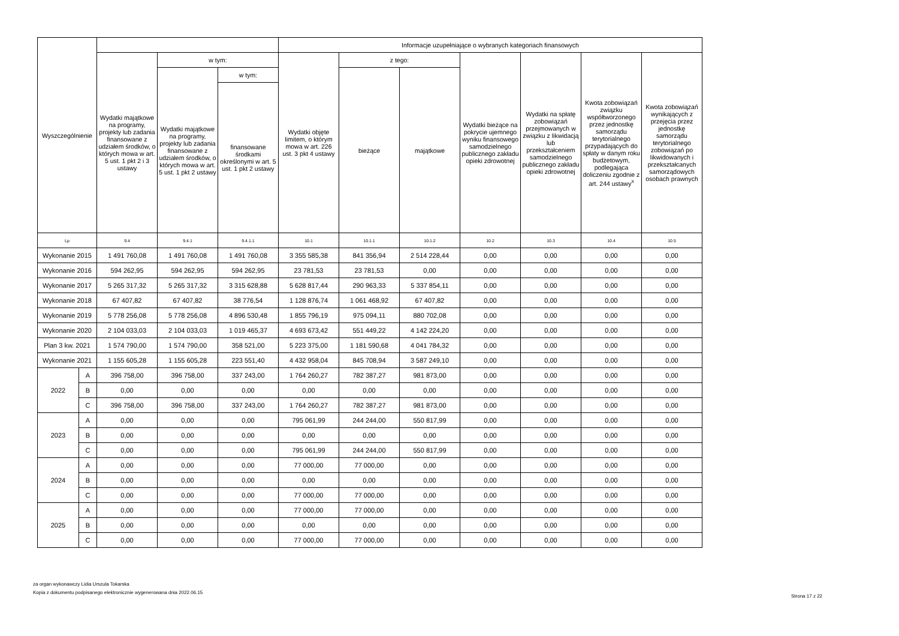| Wyszczególnienie | | | | | Informacje uzupełniające o wybranych kategoriach finansowych | | | | | | |
| --- | --- | --- | --- | --- | --- | --- | --- | --- | --- | --- | --- |
| | | Wydatki majątkowe na programy, projekty lub zadania finansowane z udziałem środków, o których mowa w art. 5 ust. 1 pkt 2 i 3 ustawy | w tym: | | Wydatki objęte limitem, o którym mowa w art. 226 ust. 3 pkt 4 ustawy | z tego: | | Wydatki bieżące na pokrycie ujemnego wyniku finansowego samodzielnego publicznego zakładu opieki zdrowotnej | Wydatki na spłatę zobowiązań przejmowanych w związku z likwidacją lub przekształceniem samodzielnego publicznego zakładu opieki zdrowotnej | Kwota zobowiązań związku współtworzonego przez jednostkę samorządu terytorialnego przypadających do spłaty w danym roku budżetowym, podlegająca doliczeniu zgodnie z art. 244 ustawy<sup>x</sup> | Kwota zobowiązań wynikających z przejęcia przez jednostkę samorządu terytorialnego zobowiązań po likwidowanych i przekształcanych samorządowych osobach prawnych |
| | | | Wydatki majątkowe na programy, projekty lub zadania finansowane z udziałem środków, o których mowa w art. 5 ust. 1 pkt 2 ustawy | w tym: | | bieżące | majątkowe | | | | |
| | | | | finansowane środkami określonymi w art. 5 ust. 1 pkt 2 ustawy | | | | | | | |
| Lp | | 9.4 | 9.4.1 | 9.4.1.1 | 10.1 | 10.1.1 | 10.1.2 | 10.2 | 10.3 | 10.4 | 10.5 |
| Wykonanie 2015 | | 1 491 760,08 | 1 491 760,08 | 1 491 760,08 | 3 355 585,38 | 841 356,94 | 2 514 228,44 | 0,00 | 0,00 | 0,00 | 0,00 |
| Wykonanie 2016 | | 594 262,95 | 594 262,95 | 594 262,95 | 23 781,53 | 23 781,53 | 0,00 | 0,00 | 0,00 | 0,00 | 0,00 |
| Wykonanie 2017 | | 5 265 317,32 | 5 265 317,32 | 3 315 628,88 | 5 628 817,44 | 290 963,33 | 5 337 854,11 | 0,00 | 0,00 | 0,00 | 0,00 |
| Wykonanie 2018 | | 67 407,82 | 67 407,82 | 38 776,54 | 1 128 876,74 | 1 061 468,92 | 67 407,82 | 0,00 | 0,00 | 0,00 | 0,00 |
| Wykonanie 2019 | | 5 778 256,08 | 5 778 256,08 | 4 896 530,48 | 1 855 796,19 | 975 094,11 | 880 702,08 | 0,00 | 0,00 | 0,00 | 0,00 |
| Wykonanie 2020 | | 2 104 033,03 | 2 104 033,03 | 1 019 465,37 | 4 693 673,42 | 551 449,22 | 4 142 224,20 | 0,00 | 0,00 | 0,00 | 0,00 |
| Plan 3 kw. 2021 | | 1 574 790,00 | 1 574 790,00 | 358 521,00 | 5 223 375,00 | 1 181 590,68 | 4 041 784,32 | 0,00 | 0,00 | 0,00 | 0,00 |
| Wykonanie 2021 | | 1 155 605,28 | 1 155 605,28 | 223 551,40 | 4 432 958,04 | 845 708,94 | 3 587 249,10 | 0,00 | 0,00 | 0,00 | 0,00 |
| 2022 | A | 396 758,00 | 396 758,00 | 337 243,00 | 1 764 260,27 | 782 387,27 | 981 873,00 | 0,00 | 0,00 | 0,00 | 0,00 |
| | B | 0,00 | 0,00 | 0,00 | 0,00 | 0,00 | 0,00 | 0,00 | 0,00 | 0,00 | 0,00 |
| | C | 396 758,00 | 396 758,00 | 337 243,00 | 1 764 260,27 | 782 387,27 | 981 873,00 | 0,00 | 0,00 | 0,00 | 0,00 |
| 2023 | A | 0,00 | 0,00 | 0,00 | 795 061,99 | 244 244,00 | 550 817,99 | 0,00 | 0,00 | 0,00 | 0,00 |
| | B | 0,00 | 0,00 | 0,00 | 0,00 | 0,00 | 0,00 | 0,00 | 0,00 | 0,00 | 0,00 |
| | C | 0,00 | 0,00 | 0,00 | 795 061,99 | 244 244,00 | 550 817,99 | 0,00 | 0,00 | 0,00 | 0,00 |
| 2024 | A | 0,00 | 0,00 | 0,00 | 77 000,00 | 77 000,00 | 0,00 | 0,00 | 0,00 | 0,00 | 0,00 |
| | B | 0,00 | 0,00 | 0,00 | 0,00 | 0,00 | 0,00 | 0,00 | 0,00 | 0,00 | 0,00 |
| | C | 0,00 | 0,00 | 0,00 | 77 000,00 | 77 000,00 | 0,00 | 0,00 | 0,00 | 0,00 | 0,00 |
| 2025 | A | 0,00 | 0,00 | 0,00 | 77 000,00 | 77 000,00 | 0,00 | 0,00 | 0,00 | 0,00 | 0,00 |
| | B | 0,00 | 0,00 | 0,00 | 0,00 | 0,00 | 0,00 | 0,00 | 0,00 | 0,00 | 0,00 |
| | C | 0,00 | 0,00 | 0,00 | 77 000,00 | 77 000,00 | 0,00 | 0,00 | 0,00 | 0,00 | 0,00 |
za organ wykonawczy Lidia Urszula Tokarska
Kopia z dokumentu podpisanego elektronicznie wygenerowana dnia 2022.06.15
Strona 17 z 22